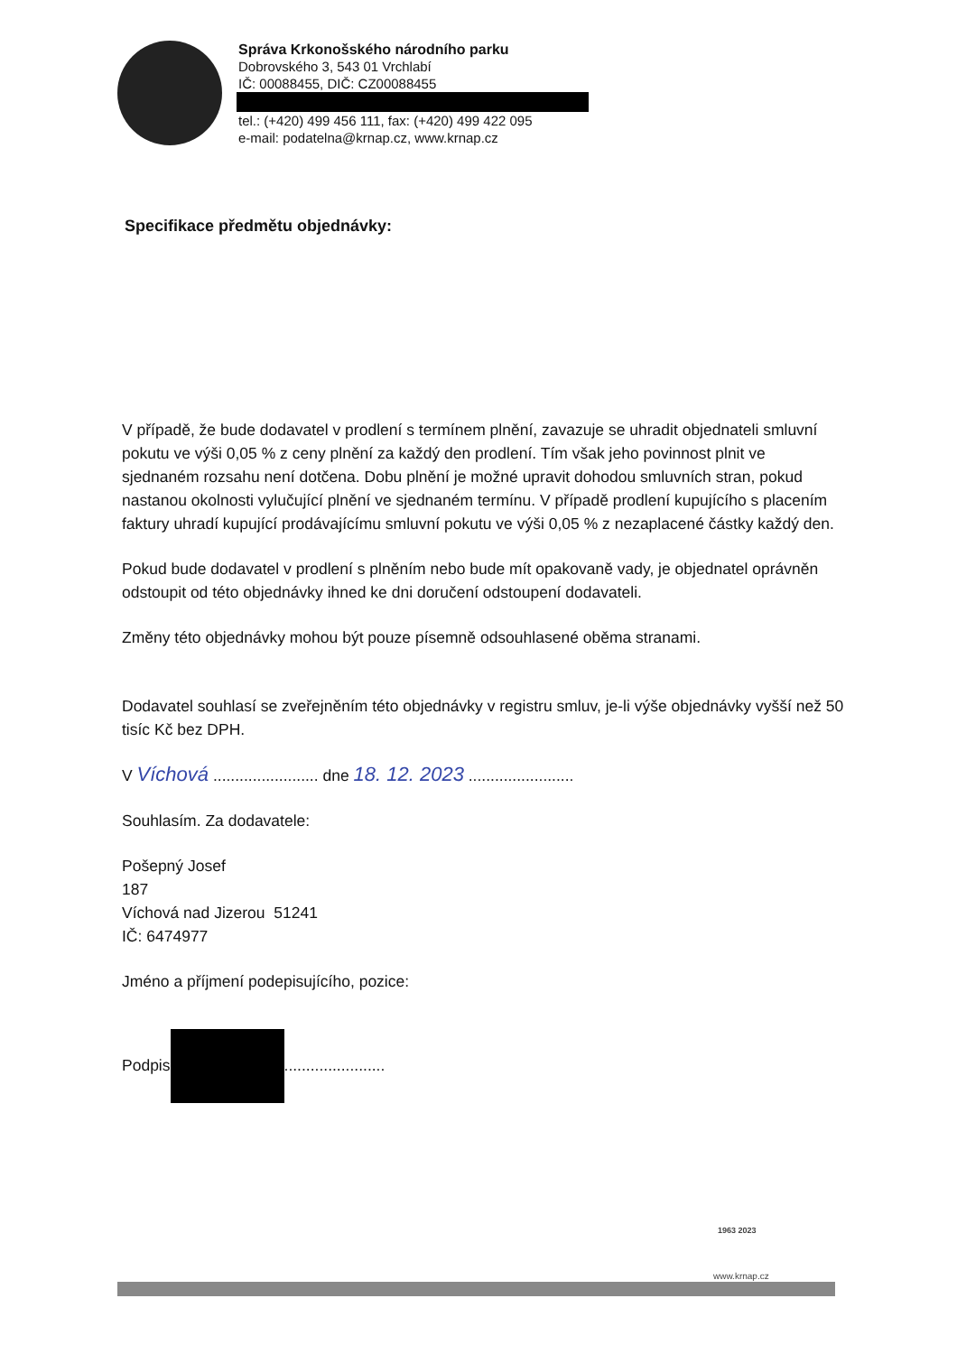Správa Krkonošského národního parku
Dobrovského 3, 543 01 Vrchlabí
IČ: 00088455, DIČ: CZ00088455
tel.: (+420) 499 456 111, fax: (+420) 499 422 095
e-mail: podatelna@krnap.cz, www.krnap.cz
Specifikace předmětu objednávky:
V případě, že bude dodavatel v prodlení s termínem plnění, zavazuje se uhradit objednateli smluvní pokutu ve výši 0,05 % z ceny plnění za každý den prodlení. Tím však jeho povinnost plnit ve sjednaném rozsahu není dotčena. Dobu plnění je možné upravit dohodou smluvních stran, pokud nastanou okolnosti vylučující plnění ve sjednaném termínu. V případě prodlení kupujícího s placením faktury uhradí kupující prodávajícímu smluvní pokutu ve výši 0,05 % z nezaplacené částky každý den.
Pokud bude dodavatel v prodlení s plněním nebo bude mít opakovaně vady, je objednatel oprávněn odstoupit od této objednávky ihned ke dni doručení odstoupení dodavateli.
Změny této objednávky mohou být pouze písemně odsouhlasené oběma stranami.
Dodavatel souhlasí se zveřejněním této objednávky v registru smluv, je-li výše objednávky vyšší než 50 tisíc Kč bez DPH.
V Víchová ........................ dne 18. 12. 2023 ........................
Souhlasím. Za dodavatele:
Pošepný Josef
187
Víchová nad Jizerou 51241
IČ: 6474977
Jméno a příjmení podepisujícího, pozice:
Podpis .......................
1963 2023
www.krnap.cz